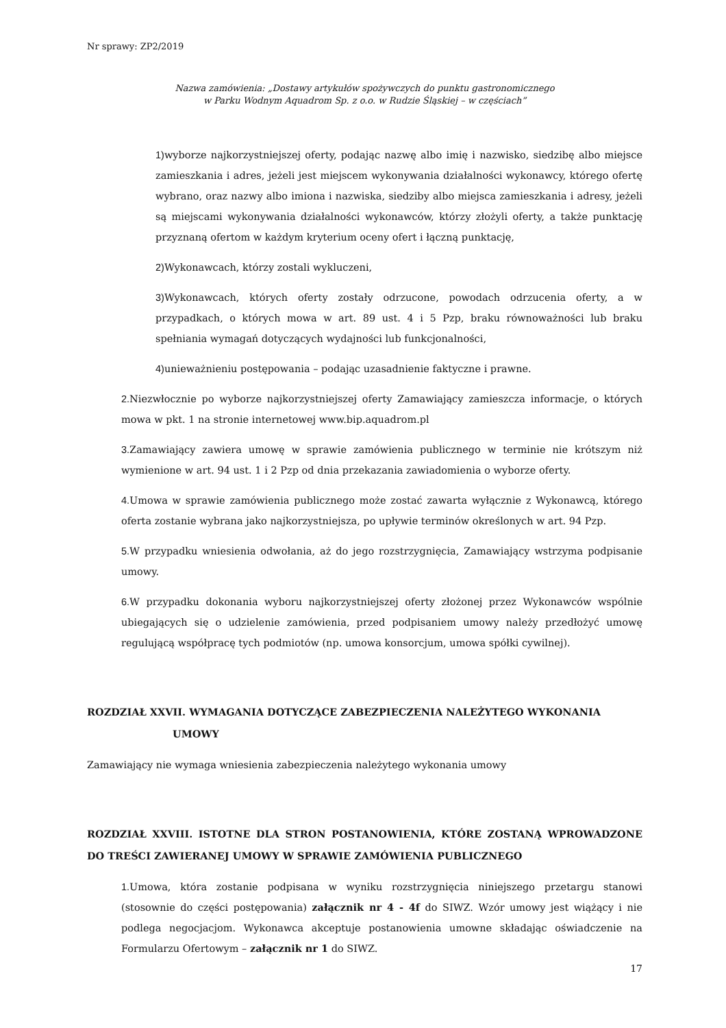Nr sprawy: ZP2/2019
Nazwa zamówienia: „Dostawy artykułów spożywczych do punktu gastronomicznego
w Parku Wodnym Aquadrom Sp. z o.o. w Rudzie Śląskiej – w częściach”
1) wyborze najkorzystniejszej oferty, podając nazwę albo imię i nazwisko, siedzibę albo miejsce zamieszkania i adres, jeżeli jest miejscem wykonywania działalności wykonawcy, którego ofertę wybrano, oraz nazwy albo imiona i nazwiska, siedziby albo miejsca zamieszkania i adresy, jeżeli są miejscami wykonywania działalności wykonawców, którzy złożyli oferty, a także punktację przyznaną ofertom w każdym kryterium oceny ofert i łączną punktację,
2) Wykonawcach, którzy zostali wykluczeni,
3) Wykonawcach, których oferty zostały odrzucone, powodach odrzucenia oferty, a w przypadkach, o których mowa w art. 89 ust. 4 i 5 Pzp, braku równoważności lub braku spełniania wymagań dotyczących wydajności lub funkcjonalności,
4) unieważnieniu postępowania – podając uzasadnienie faktyczne i prawne.
2. Niezwłocznie po wyborze najkorzystniejszej oferty Zamawiający zamieszcza informacje, o których mowa w pkt. 1 na stronie internetowej www.bip.aquadrom.pl
3. Zamawiający zawiera umowę w sprawie zamówienia publicznego w terminie nie krótszym niż wymienione w art. 94 ust. 1 i 2 Pzp od dnia przekazania zawiadomienia o wyborze oferty.
4. Umowa w sprawie zamówienia publicznego może zostać zawarta wyłącznie z Wykonawcą, którego oferta zostanie wybrana jako najkorzystniejsza, po upływie terminów określonych w art. 94 Pzp.
5. W przypadku wniesienia odwołania, aż do jego rozstrzygnięcia, Zamawiający wstrzyma podpisanie umowy.
6. W przypadku dokonania wyboru najkorzystniejszej oferty złożonej przez Wykonawców wspólnie ubiegających się o udzielenie zamówienia, przed podpisaniem umowy należy przedłożyć umowę regulującą współpracę tych podmiotów (np. umowa konsorcjum, umowa spółki cywilnej).
ROZDZIAŁ XXVII. WYMAGANIA DOTYCZĄCE ZABEZPIECZENIA NALEŻYTEGO WYKONANIA
UMOWY
Zamawiający nie wymaga wniesienia zabezpieczenia należytego wykonania umowy
ROZDZIAŁ XXVIII. ISTOTNE DLA STRON POSTANOWIENIA, KTÓRE ZOSTANĄ WPROWADZONE DO TREŚCI ZAWIERANEJ UMOWY W SPRAWIE ZAMÓWIENIA PUBLICZNEGO
1. Umowa, która zostanie podpisana w wyniku rozstrzygnięcia niniejszego przetargu stanowi (stosownie do części postępowania) załącznik nr 4 - 4f do SIWZ. Wzór umowy jest wiążący i nie podlega negocjacjom. Wykonawca akceptuje postanowienia umowne składając oświadczenie na Formularzu Ofertowym – załącznik nr 1 do SIWZ.
17